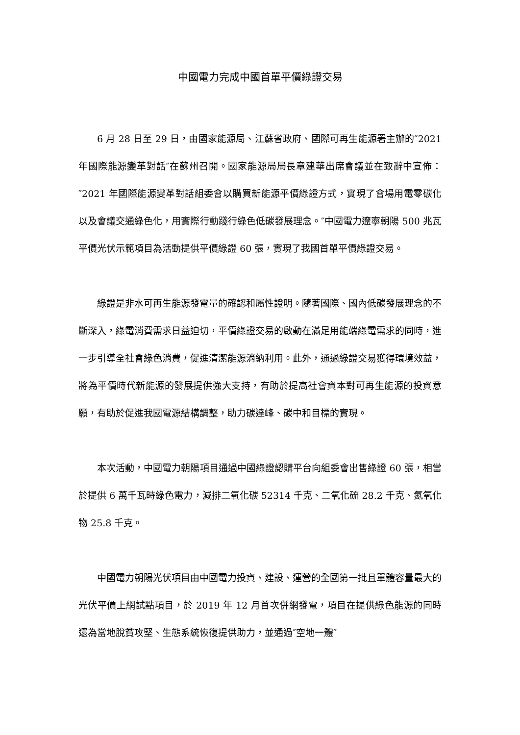中國電力完成中國首單平價綠證交易
6 月 28 日至 29 日，由國家能源局、江蘇省政府、國際可再生能源署主辦的″2021 年國際能源變革對話″在蘇州召開。國家能源局局長章建華出席會議並在致辭中宣佈：″2021 年國際能源變革對話組委會以購買新能源平價綠證方式，實現了會場用電零碳化以及會議交通綠色化，用實際行動踐行綠色低碳發展理念。″中國電力遼寧朝陽 500 兆瓦平價光伏示範項目為活動提供平價綠證 60 張，實現了我國首單平價綠證交易。
綠證是非水可再生能源發電量的確認和屬性證明。隨著國際、國內低碳發展理念的不斷深入，綠電消費需求日益迫切，平價綠證交易的啟動在滿足用能端綠電需求的同時，進一步引導全社會綠色消費，促進清潔能源消納利用。此外，通過綠證交易獲得環境效益，將為平價時代新能源的發展提供強大支持，有助於提高社會資本對可再生能源的投資意願，有助於促進我國電源結構調整，助力碳達峰、碳中和目標的實現。
本次活動，中國電力朝陽項目通過中國綠證認購平台向組委會出售綠證 60 張，相當於提供 6 萬千瓦時綠色電力，減排二氧化碳 52314 千克、二氧化硫 28.2 千克、氮氧化物 25.8 千克。
中國電力朝陽光伏項目由中國電力投資、建設、運營的全國第一批且單體容量最大的光伏平價上網試點項目，於 2019 年 12 月首次併網發電，項目在提供綠色能源的同時還為當地脫貧攻堅、生態系統恢復提供助力，並通過″空地一體″